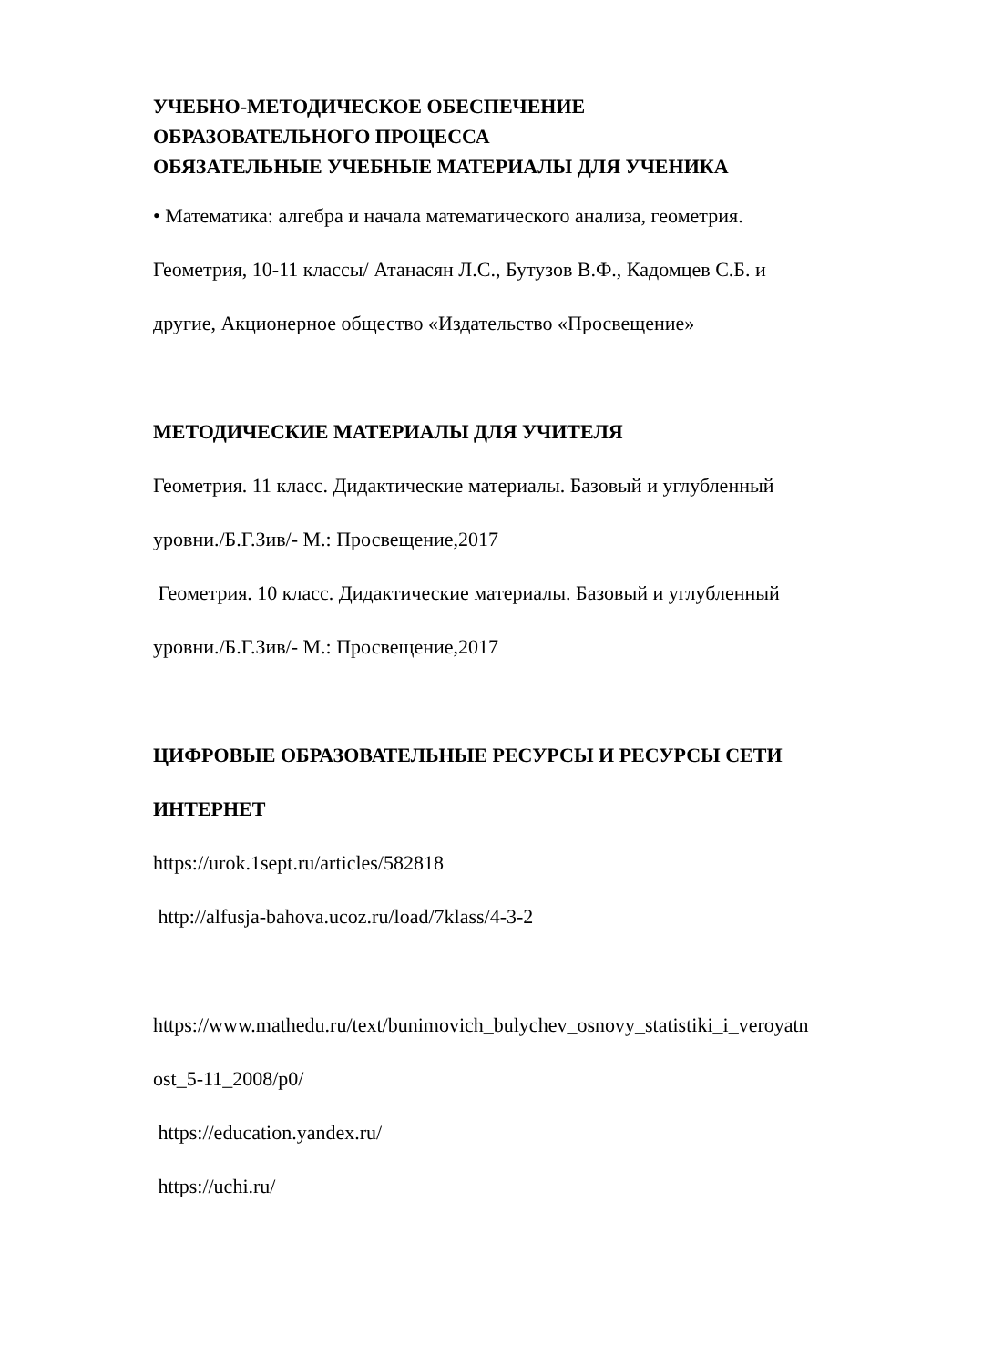УЧЕБНО-МЕТОДИЧЕСКОЕ ОБЕСПЕЧЕНИЕ
ОБРАЗОВАТЕЛЬНОГО ПРОЦЕССА
ОБЯЗАТЕЛЬНЫЕ УЧЕБНЫЕ МАТЕРИАЛЫ ДЛЯ УЧЕНИКА
• Математика: алгебра и начала математического анализа, геометрия.
Геометрия, 10-11 классы/ Атанасян Л.С., Бутузов В.Ф., Кадомцев С.Б. и
другие, Акционерное общество «Издательство «Просвещение»
МЕТОДИЧЕСКИЕ МАТЕРИАЛЫ ДЛЯ УЧИТЕЛЯ
Геометрия. 11 класс. Дидактические материалы. Базовый и углубленный
уровни./Б.Г.Зив/- М.: Просвещение,2017
Геометрия. 10 класс. Дидактические материалы. Базовый и углубленный
уровни./Б.Г.Зив/- М.: Просвещение,2017
ЦИФРОВЫЕ ОБРАЗОВАТЕЛЬНЫЕ РЕСУРСЫ И РЕСУРСЫ СЕТИ
ИНТЕРНЕТ
https://urok.1sept.ru/articles/582818
http://alfusja-bahova.ucoz.ru/load/7klass/4-3-2
https://www.mathedu.ru/text/bunimovich_bulychev_osnovy_statistiki_i_veroyatn
ost_5-11_2008/p0/
https://education.yandex.ru/
https://uchi.ru/